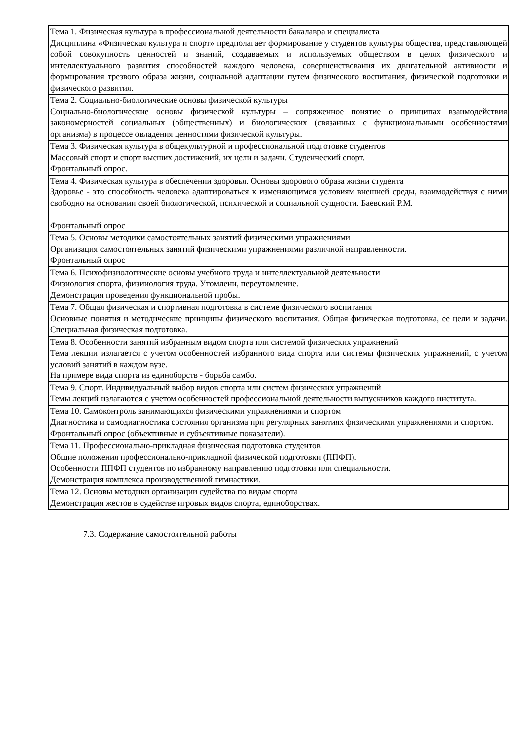| Тема 1. Физическая культура в профессиональной деятельности бакалавра и специалиста Дисциплина «Физическая культура и спорт» предполагает формирование у студентов культуры общества, представляющей собой совокупность ценностей и знаний, создаваемых и используемых обществом в целях физического и интеллектуального развития способностей каждого человека, совершенствования их двигательной активности и формирования трезвого образа жизни, социальной адаптации путем физического воспитания, физической подготовки и физического развития. |
| Тема 2. Социально-биологические основы физической культуры Социально-биологические основы физической культуры – сопряженное понятие о принципах взаимодействия закономерностей социальных (общественных) и биологических (связанных с функциональными особенностями организма) в процессе овладения ценностями физической культуры. |
| Тема 3. Физическая культура в общекультурной и профессиональной подготовке студентов Массовый спорт и спорт высших достижений, их цели и задачи. Студенческий спорт. Фронтальный опрос. |
| Тема 4. Физическая культура в обеспечении здоровья. Основы здорового образа жизни студента Здоровье - это способность человека адаптироваться к изменяющимся условиям внешней среды, взаимодействуя с ними свободно на основании своей биологической, психической и социальной сущности. Баевский Р.М. Фронтальный опрос |
| Тема 5. Основы методики самостоятельных занятий физическими упражнениями Организация самостоятельных занятий физическими упражнениями различной направленности. Фронтальный опрос |
| Тема 6. Психофизиологические основы учебного труда и интеллектуальной деятельности Физиология спорта, физииология труда. Утомлени, переутомление. Демонстрация проведения функциональной пробы. |
| Тема 7. Общая физическая и спортивная подготовка в системе физического воспитания Основные понятия и методические принципы физического воспитания. Общая физическая подготовка, ее цели и задачи. Специальная физическая подготовка. |
| Тема 8. Особенности занятий избранным видом спорта или системой физических упражнений Тема лекции излагается с учетом особенностей избранного вида спорта или системы физических упражнений, с учетом условий занятий в каждом вузе. На примере вида спорта из единоборств - борьба самбо. |
| Тема 9. Спорт. Индивидуальный выбор видов спорта или систем физических упражнений Темы лекций излагаются с учетом особенностей профессиональной деятельности выпускников каждого института. |
| Тема 10. Самоконтроль занимающихся физическими упражнениями и спортом Диагностика и самодиагностика состояния организма при регулярных занятиях физическими упражнениями и спортом. Фронтальный опрос (объективные и субъективные показатели). |
| Тема 11. Профессионально-прикладная физическая подготовка студентов Общие положения профессионально-прикладной физической подготовки (ППФП). Особенности ППФП студентов по избранному направлению подготовки или специальности. Демонстрация комплекса производственной гимнастики. |
| Тема 12. Основы методики организации судейства по видам спорта Демонстрация жестов в судействе игровых видов спорта, единоборствах. |
7.3. Содержание самостоятельной работы